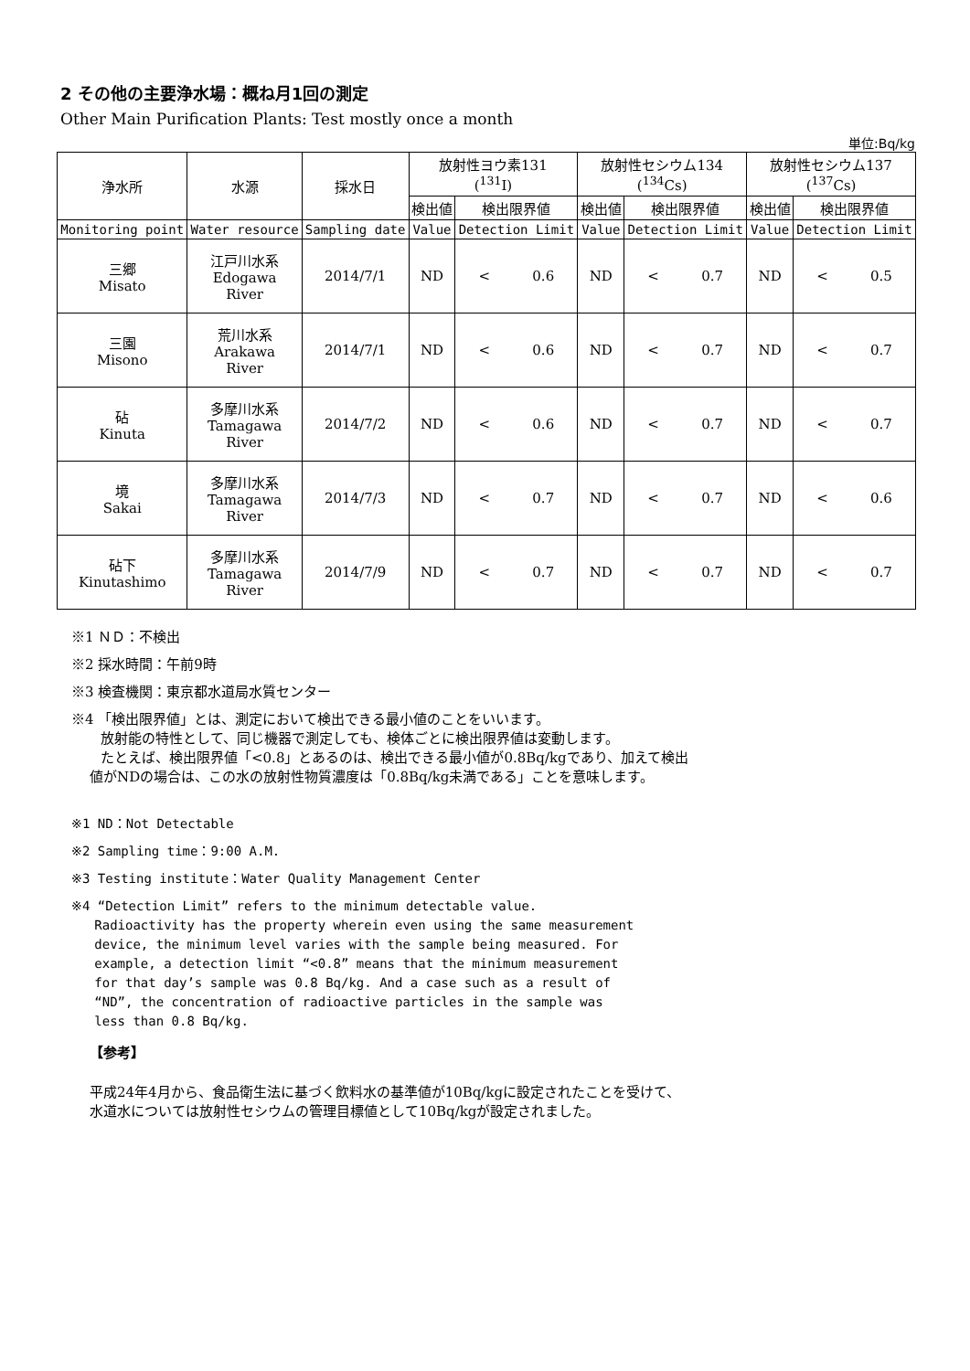2 その他の主要浄水場：概ね月1回の測定
Other Main Purification Plants: Test mostly once a month
単位:Bq/kg
| 浄水所 | 水源 | 採水日 | 放射性ヨウ素131 (<sup>131</sup>I) | | 放射性セシウム134 (<sup>134</sup>Cs) | | 放射性セシウム137 (<sup>137</sup>Cs) | |
| --- | --- | --- | --- | --- | --- | --- | --- | --- |
| | | | 検出値 | 検出限界値 | 検出値 | 検出限界値 | 検出値 | 検出限界値 |
| Monitoring point | Water resource | Sampling date | Value | Detection Limit | Value | Detection Limit | Value | Detection Limit |
| 三郷 Misato | 江戸川水系 Edogawa River | 2014/7/1 | ND | < 0.6 | ND | < 0.7 | ND | < 0.5 |
| 三園 Misono | 荒川水系 Arakawa River | 2014/7/1 | ND | < 0.6 | ND | < 0.7 | ND | < 0.7 |
| 砧 Kinuta | 多摩川水系 Tamagawa River | 2014/7/2 | ND | < 0.6 | ND | < 0.7 | ND | < 0.7 |
| 境 Sakai | 多摩川水系 Tamagawa River | 2014/7/3 | ND | < 0.7 | ND | < 0.7 | ND | < 0.6 |
| 砧下 Kinutashimo | 多摩川水系 Tamagawa River | 2014/7/9 | ND | < 0.7 | ND | < 0.7 | ND | < 0.7 |
※1 ＮＤ：不検出
※2 採水時間：午前9時
※3 検査機関：東京都水道局水質センター
※4 「検出限界値」とは、測定において検出できる最小値のことをいいます。
放射能の特性として、同じ機器で測定しても、検体ごとに検出限界値は変動します。
たとえば、検出限界値「<0.8」とあるのは、検出できる最小値が0.8Bq/kgであり、加えて検出
値がNDの場合は、この水の放射性物質濃度は「0.8Bq/kg未満である」ことを意味します。
※1 ND：Not Detectable
※2 Sampling time：9:00 A.M.
※3 Testing institute：Water Quality Management Center
※4 “Detection Limit” refers to the minimum detectable value.
Radioactivity has the property wherein even using the same measurement
device, the minimum level varies with the sample being measured. For
example, a detection limit “<0.8” means that the minimum measurement
for that day’s sample was 0.8 Bq/kg. And a case such as a result of
“ND”, the concentration of radioactive particles in the sample was
less than 0.8 Bq/kg.
【参考】
平成24年4月から、食品衛生法に基づく飲料水の基準値が10Bq/kgに設定されたことを受けて、
水道水については放射性セシウムの管理目標値として10Bq/kgが設定されました。